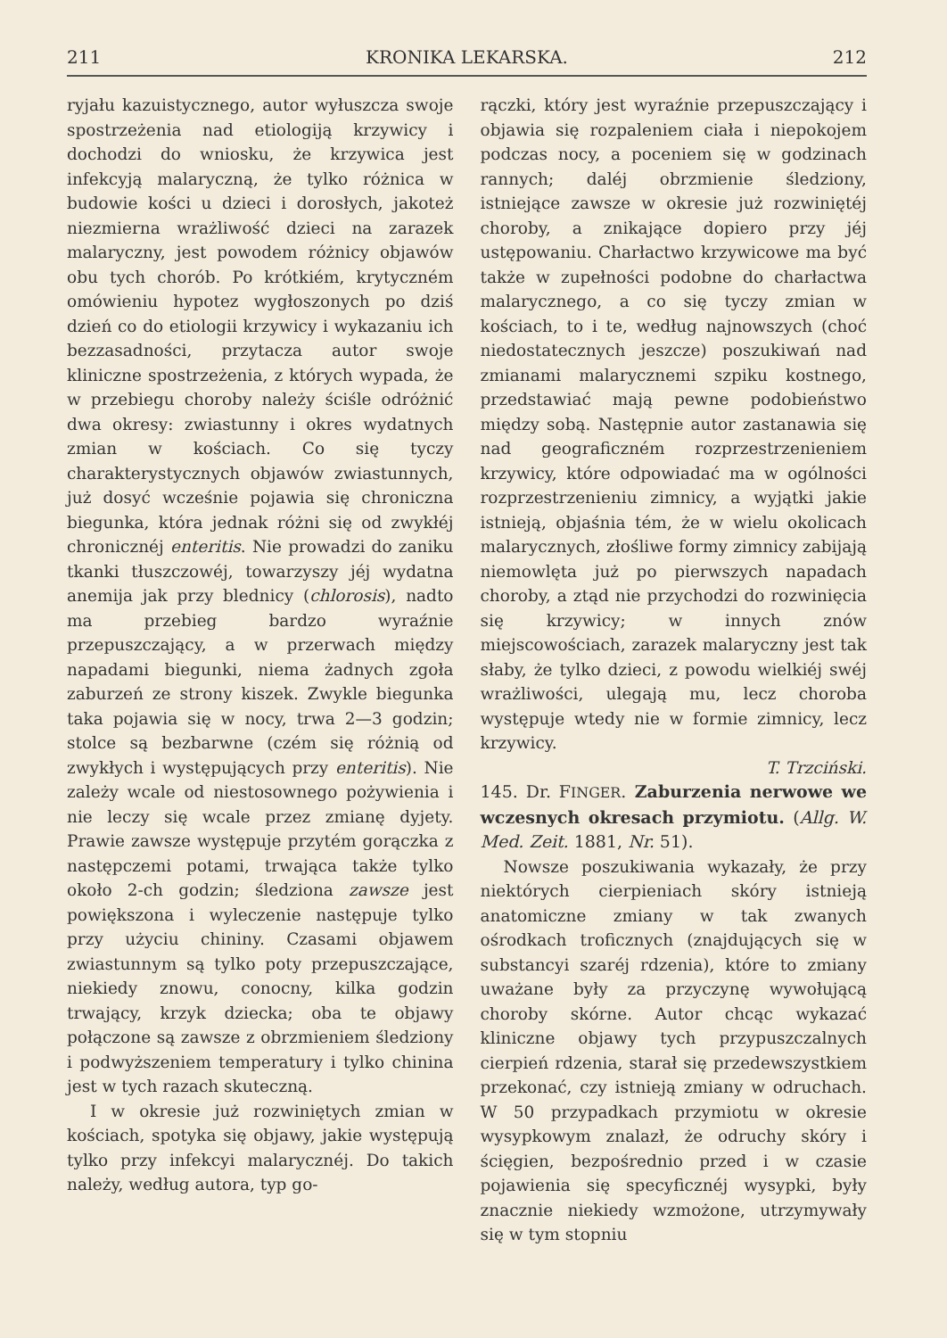211 KRONIKA LEKARSKA. 212
ryjału kazuistycznego, autor wyłuszcza swoje spostrzeżenia nad etiologiją krzywicy i dochodzi do wniosku, że krzywica jest infekcyją malaryczną, że tylko różnica w budowie kości u dzieci i dorosłych, jakoteż niezmierna wrażliwość dzieci na zarazek malaryczny, jest powodem różnicy objawów obu tych chorób. Po krótkiém, krytyczném omówieniu hypotez wygłoszonych po dziś dzień co do etiologii krzywicy i wykazaniu ich bezzasadności, przytacza autor swoje kliniczne spostrzeżenia, z których wypada, że w przebiegu choroby należy ściśle odróżnić dwa okresy: zwiastunny i okres wydatnych zmian w kościach. Co się tyczy charakterystycznych objawów zwiastunnych, już dosyć wcześnie pojawia się chroniczna biegunka, która jednak różni się od zwykłéj chronicznéj enteritis. Nie prowadzi do zaniku tkanki tłuszczowéj, towarzyszy jéj wydatna anemija jak przy blednicy (chlorosis), nadto ma przebieg bardzo wyraźnie przepuszczający, a w przerwach między napadami biegunki, niema żadnych zgoła zaburzeń ze strony kiszek. Zwykle biegunka taka pojawia się w nocy, trwa 2—3 godzin; stolce są bezbarwne (czém się różnią od zwykłych i występujących przy enteritis). Nie zależy wcale od niestosownego pożywienia i nie leczy się wcale przez zmianę dyjety. Prawie zawsze występuje przytém gorączka z następczemi potami, trwająca także tylko około 2-ch godzin; śledziona zawsze jest powiększona i wyleczenie następuje tylko przy użyciu chininy. Czasami objawem zwiastunnym są tylko poty przepuszczające, niekiedy znowu, conocny, kilka godzin trwający, krzyk dziecka; oba te objawy połączone są zawsze z obrzmieniem śledziony i podwyższeniem temperatury i tylko chinina jest w tych razach skuteczną.
I w okresie już rozwiniętych zmian w kościach, spotyka się objawy, jakie występują tylko przy infekcyi malarycznéj. Do takich należy, według autora, typ go-
rączki, który jest wyraźnie przepuszczający i objawia się rozpaleniem ciała i niepokojem podczas nocy, a poceniem się w godzinach rannych; daléj obrzmienie śledziony, istniejące zawsze w okresie już rozwiniętéj choroby, a znikające dopiero przy jéj ustępowaniu. Charłactwo krzywicowe ma być także w zupełności podobne do charłactwa malarycznego, a co się tyczy zmian w kościach, to i te, według najnowszych (choć niedostatecznych jeszcze) poszukiwań nad zmianami malarycznemi szpiku kostnego, przedstawiać mają pewne podobieństwo między sobą. Następnie autor zastanawia się nad geograficzném rozprzestrzenieniem krzywicy, które odpowiadać ma w ogólności rozprzestrzenieniu zimnicy, a wyjątki jakie istnieją, objaśnia tém, że w wielu okolicach malarycznych, złośliwe formy zimnicy zabijają niemowlęta już po pierwszych napadach choroby, a ztąd nie przychodzi do rozwinięcia się krzywicy; w innych znów miejscowościach, zarazek malaryczny jest tak słaby, że tylko dzieci, z powodu wielkiéj swéj wrażliwości, ulegają mu, lecz choroba występuje wtedy nie w formie zimnicy, lecz krzywicy.
T. Trzciński.
145. Dr. FINGER. Zaburzenia nerwowe we wczesnych okresach przymiotu. (Allg. W. Med. Zeit. 1881, Nr. 51).
Nowsze poszukiwania wykazały, że przy niektórych cierpieniach skóry istnieją anatomiczne zmiany w tak zwanych ośrodkach troficznych (znajdujących się w substancyi szaréj rdzenia), które to zmiany uważane były za przyczynę wywołującą choroby skórne. Autor chcąc wykazać kliniczne objawy tych przypuszczalnych cierpień rdzenia, starał się przedewszystkiem przekonać, czy istnieją zmiany w odruchach. W 50 przypadkach przymiotu w okresie wysypkowym znalazł, że odruchy skóry i ścięgien, bezpośrednio przed i w czasie pojawienia się specyficznéj wysypki, były znacznie niekiedy wzmożone, utrzymywały się w tym stopniu